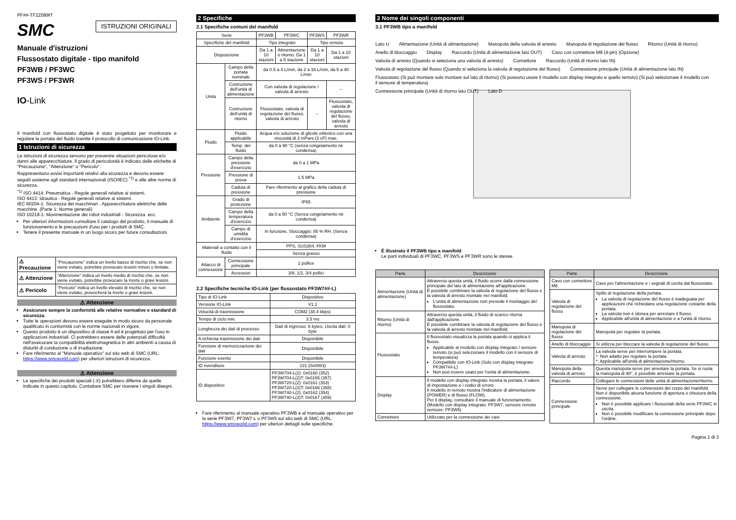PF##-TF2Z089IT
SMC ISTRUZIONI ORIGINALI
Manuale d'istruzioni
Flussostato digitale - tipo manifold
PF3WB / PF3WC
PF3WS / PF3WR
IO-Link
Il manifold con flussostato digitale è stato progettato per monitorare e regolare la portata del fluido tramite il protocollo di comunicazione IO-Link.
1 Istruzioni di sicurezza
Le istruzioni di sicurezza servono per prevenire situazioni pericolose e/o danni alle apparecchiature. Il grado di pericolosità è indicato dalle etichette di "Precauzione", "Attenzione" o "Pericolo".
Rappresentano avvisi importanti relativi alla sicurezza e devono essere seguiti assieme agli standard internazionali (ISO/IEC) <sup>*1)</sup> e alle altre norme di sicurezza.
<sup>*1)</sup> ISO 4414: Pneumatica - Regole generali relative ai sistemi.
ISO 4413: Idraulica - Regole generali relative ai sistemi.
IEC 60204-1: Sicurezza dei macchinari - Apparecchiature elettriche delle macchine. (Parte 1: Norme generali)
ISO 10218-1: Movimentazione dei robot industriali - Sicurezza. ecc.
Per ulteriori informazioni consultare il catalogo del prodotto, il manuale di funzionamento e le precauzioni d'uso per i prodotti di SMC.
Tenere il presente manuale in un luogo sicuro per future consultazioni.
| ⚠ Precauzione | "Precauzione" indica un livello basso di rischio che, se non viene evitato, potrebbe provocare lesioni minori o limitate. |
| ⚠ Attenzione | "Attenzione" indica un livello medio di rischio che, se non viene evitato, potrebbe provocare la morte o gravi lesioni. |
| ⚠ Pericolo | "Pericolo" indica un livello elevato di rischio che, se non viene evitato, provocherà la morte o gravi lesioni. |
⚠ Attenzione
Assicurare sempre la conformità alle relative normative e standard di sicurezza.
Tutte le operazioni devono essere eseguite in modo sicuro da personale qualificato in conformità con le norme nazionali in vigore.
Questo prodotto è un dispositivo di classe A ed è progettato per l'uso in applicazioni industriali. Ci potrebbero essere delle potenziali difficoltà nell'assicurare la compatibilità elettromagnetica in altri ambienti a causa di disturbi di conduzione o di irradiazione.
Fare riferimento al "Manuale operativo" sul sito web di SMC (URL: https://www.smcworld.com) per ulteriori istruzioni di sicurezza.
⚠ Attenzione
Le specifiche dei prodotti speciali (-X) potrebbero differire da quelle indicate in questo capitolo. Contattare SMC per ricevere i singoli disegni.
2 Specifiche
2.1 Specifiche comuni del manifold
| Serie | | PF3WB | PF3WC | PF3WS | PF3WR |
| Specifiche del manifold | | Tipo integrato | | Tipo remoto | |
| Disposizione | | Da 1 a 10 stazioni | Alimentazione o ritorno: Da 1 a 5 stazione | Da 1 a 10 stazioni | Da 1 a 10 stazioni |
| Unità | Campo della portata nominale | da 0.5 a 4 L/min, da 2 a 16 L/min, da 5 a 40 L/min | | | |
| | Costruzione dell'unità di alimentazione | Con valvola di regolazione / valvola di arresto | | | – |
| | Costruzione dell'unità di ritorno | Flussostato, valvola di regolazione del flusso, valvola di arresto | | – | Flussostato, valvola di regolazione del flusso, valvola di arresto |
| Fluido | Fluido applicabile | Acqua e/o soluzione di glicole etilenico con una viscosità di 3 mPa•s (3 cP) max. | | | |
| | Temp. del fluido | da 0 a 90 °C (senza congelamento né condensa) | | | |
| Pressione | Campo della pressione d'esercizio | da 0 a 1 MPa | | | |
| | Pressione di prova | 1.5 MPa | | | |
| | Caduta di pressione | Fare riferimento al grafico della caduta di pressione | | | |
| Ambiente | Grado di protezione | IP65 | | | |
| | Campo della temperatura d'esercizio | da 0 a 50 °C (Senza congelamento né condensa) | | | |
| | Campo di umidità d'esercizio | In funzione, Stoccaggio: 85 % RH. (Senza condensa) | | | |
| Materiali a contatto con il fluido | | PPS, SUS304, FKM | | | |
| | | Senza grasso | | | |
| Attacco di connessione | Connessione principale | 1 pollice | | | |
| | Accessori | 3/8, 1/2, 3/4 pollici | | | |
2.2 Specifiche tecniche IO-Link (per flussostato PF3W7##-L)
| Tipo di IO-Link | Dispositivo |
| Versione IO-Link | V1.1 |
| Velocità di trasmissione | COM2 (38.4 kbps) |
| Tempo di ciclo min. | 3.5 ms |
| Lunghezza dei dati di processo | Dati di ingresso: 6 bytes, Uscita dati: 0 byte |
| A richiesta trasmissione dei dati | Disponibile |
| Funzione di memorizzazione dei dati | Disponibile |
| Funzione evento | Disponibile |
| ID rivenditore | 131 (0x0083) |
| ID dispositivo | PF3W704-L(2): 0x0160 (352) PF3W704-L(2)T: 0x0165 (357) PF3W720-L(2): 0x0161 (353) PF3W720-L(2)T: 0x0166 (358) PF3W740-L(2): 0x0162 (354) PF3W740-L(2)T: 0x0167 (359) |
Fare riferimento al manuale operativo PF3WB e al manuale operativo per la serie PF3W7, PF3W7-L o PF3W5 sul sito web di SMC (URL: https://www.smcworld.com) per ulteriori dettagli sulle specifiche.
3 Nome dei singoli componenti
3.1 PF3WB tipo a manifold
Lato U Alimentazione (Unità di alimentazione) Manopola della valvola di arresto Manopola di regolazione del flusso Ritorno (Unità di ritorno) Anello di bloccaggio Display Raccordo (Unità di alimentazione lato OUT) Cavo con connettore M8 (4-pin) (Opzione) Valvola di arresto (Quando si seleziona una valvola di arresto) Connettore Raccordo (Unità di ritorno lato IN) Valvola di regolazione del flusso (Quando si seleziona la valvola di regolazione del flusso) Connessione principale (Unità di alimentazione lato IN) Flussostato (Si può montare solo montare sul lato di ritorno) (Si possono usare il modello con display integrato e quello remoto) (Si può selezionare il modello con il sensore di temperatura) Connessione principale (Unità di ritorno lato OUT) Lato D
È illustrato il PF3WB tipo a manifold.
Le parti individuali di PF3WC, PF3WS e PF3WR sono le stesse.
| Parte | Descrizione |
| --- | --- |
| Alimentazione (Unità di alimentazione) | Attraverso questa unità, il fluido scorre dalla connessione principale del lato di alimentazione all'applicazione. È possibile combinare la valvola di regolazione del flusso e la valvola di arresto montate nel manifold. L'unità di alimentazione non prevede il montaggio del flussostato. |
| Ritorno (Unità di ritorno) | Attraverso questa unità, il fluido di scarico ritorna dall'applicazione. È possibile combinare la valvola di regolazione del flusso e la valvola di arresto montate nel manifold. |
| Flussostato | Il flussostato visualizza la portata quando si applica il flusso. Applicabile al modello con display integrato / sensore remoto (si può selezionare il modello con il sensore di temperatura) Compatibile con IO-Link (Solo con display integrato PF3W7##-L) Non può essere usato per l'unita di alimentazione. |
| Display | Il modello con display integrato mostra la portata, il valore di impostazione e i codici di errore. Il modello in remoto mostra l'indicatore di alimentazione (POWER) e di flusso (FLOW). Per il display, consultare il manuale di funzionamento. (Modello con display integrato: PF3W7, sensore remoto sensore: PF3W5) |
| Connettore | Utilizzato per la connessione dei cavi. |
| Parte | Descrizione |
| --- | --- |
| Cavo con connettore M8 | Cavo per l'alimentazione e i segnali di uscita dal flussostato. |
| Valvola di regolazione del flusso | Spillo di regolazione della portata. La valvola di regolazione del flusso è inadeguata per applicazioni che richiedano una regolazione costante della portata. La valvola non è idonea per arrestare il flusso. Applicabile all'unità di alimentazione e a l'unità di ritorno. |
| Manopola di regolazione del flusso | Manopola per regolare la portata. |
| Anello di bloccaggio | Si utilizza per bloccare la valvola di regolazione del flusso. |
| Valvola di arresto | La valvola serve per interrompere la portata. *: Non adatto per regolare la portata. *: Applicabile all'unità di alimentazione/ritorno. |
| Manopola della valvola di arresto | Questa manopola serve per arrestare la portata. Se si ruota la manopola di 90°, è possibile arrestare la portata. |
| Raccordo | Collegare le connessioni delle unità di alimentazione/ritorno. |
| Connessione principale | Serve per collegare le connessioni del corpo del manifold. Non è disponibile alcuna funzione di apertura o chiusura della connessione. Non è possibile applicare i flussostati della serie PF3WC in uscita. Non è possibile modificare la connessione principale dopo l'ordine. |
Pagina 1 di 3